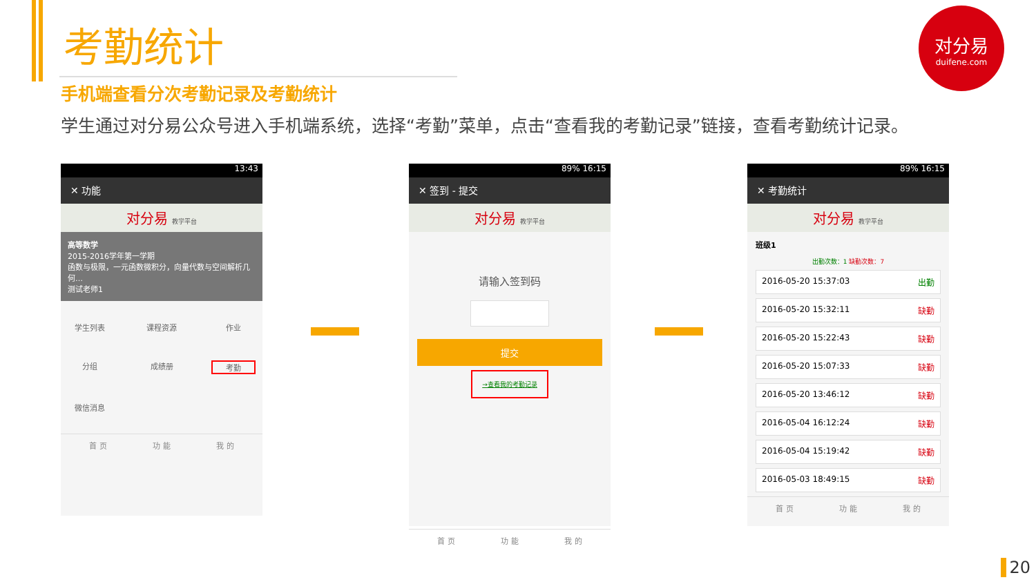考勤统计
对分易
duifene.com
手机端查看分次考勤记录及考勤统计
学生通过对分易公众号进入手机端系统，选择“考勤”菜单，点击“查看我的考勤记录”链接，查看考勤统计记录。
13:43
✕ 功能
对分易 教学平台
高等数学
2015-2016学年第一学期
函数与极限，一元函数微积分，向量代数与空间解析几何…
测试老师1
学生列表 课程资源 作业 分组 成绩册 考勤 微信消息
首 页 功 能 我 的
89% 16:15
✕ 签到 - 提交
对分易 教学平台
请输入签到码
提交
→查看我的考勤记录
首 页 功 能 我 的
89% 16:15
✕ 考勤统计
对分易 教学平台
班级1
出勤次数：1 缺勤次数：7
2016-05-20 15:37:03 出勤
2016-05-20 15:32:11 缺勤
2016-05-20 15:22:43 缺勤
2016-05-20 15:07:33 缺勤
2016-05-20 13:46:12 缺勤
2016-05-04 16:12:24 缺勤
2016-05-04 15:19:42 缺勤
2016-05-03 18:49:15 缺勤
首 页 功 能 我 的
20